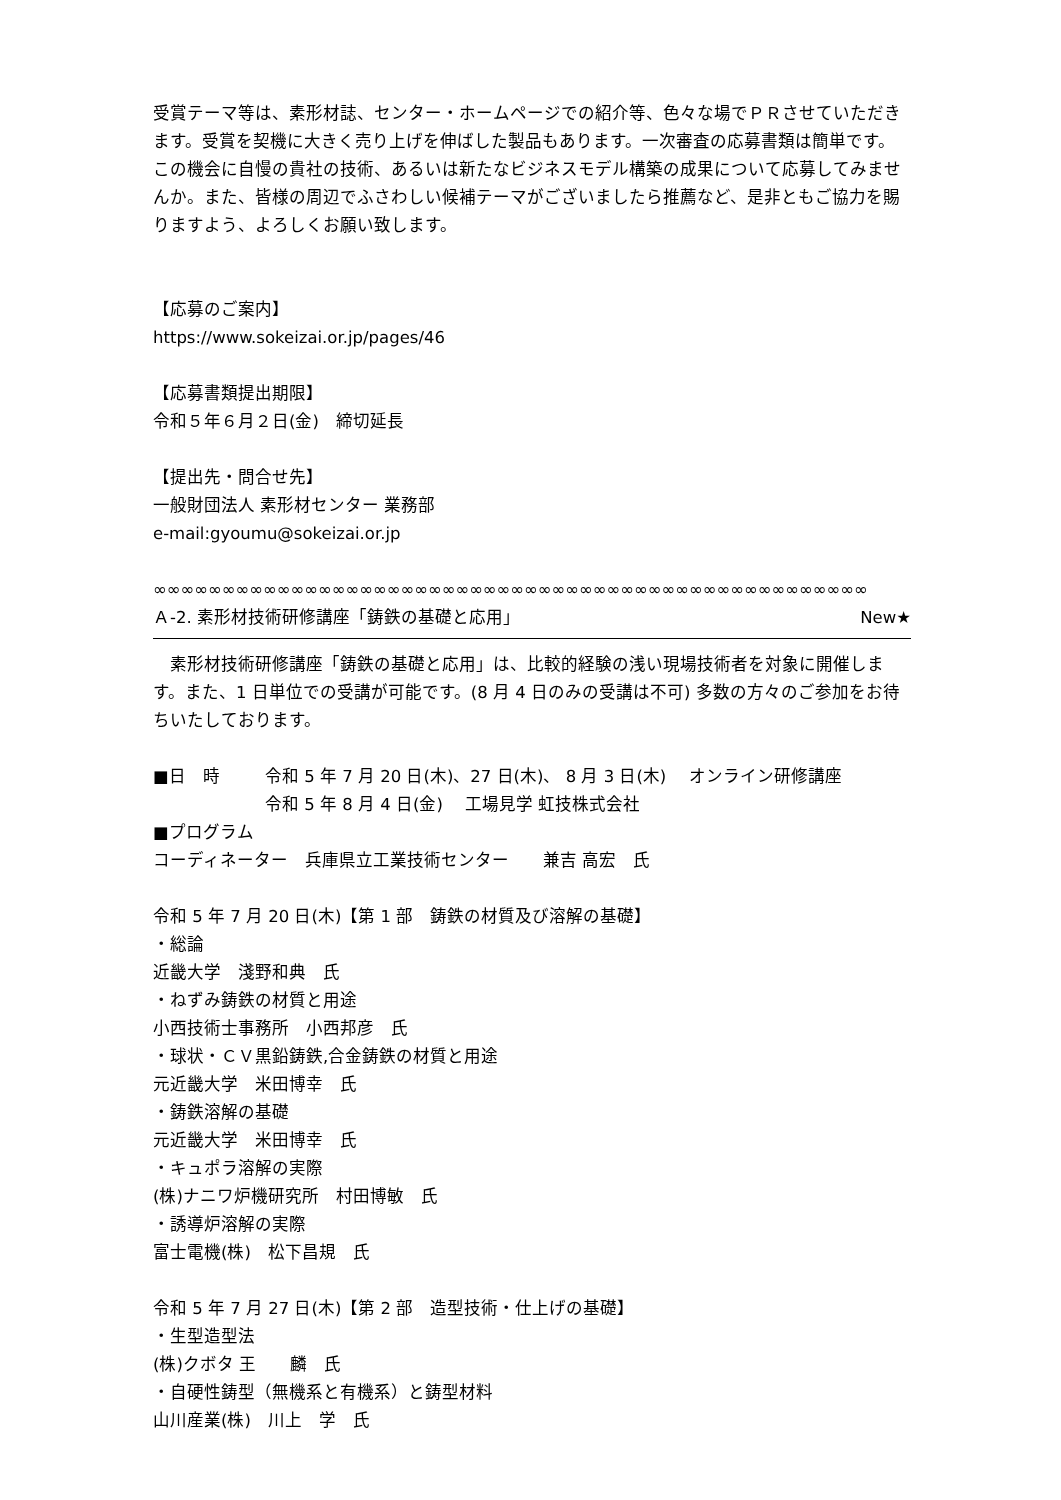受賞テーマ等は、素形材誌、センター・ホームページでの紹介等、色々な場でＰＲさせていただきます。受賞を契機に大きく売り上げを伸ばした製品もあります。一次審査の応募書類は簡単です。この機会に自慢の貴社の技術、あるいは新たなビジネスモデル構築の成果について応募してみませんか。また、皆様の周辺でふさわしい候補テーマがございましたら推薦など、是非ともご協力を賜りますよう、よろしくお願い致します。
【応募のご案内】
https://www.sokeizai.or.jp/pages/46
【応募書類提出期限】
令和５年６月２日(金)　締切延長
【提出先・問合せ先】
一般財団法人 素形材センター 業務部
e-mail:gyoumu@sokeizai.or.jp
∞∞∞∞∞∞∞∞∞∞∞∞∞∞∞∞∞∞∞∞∞∞∞∞∞∞∞∞∞∞∞∞∞∞∞∞∞∞∞∞∞∞∞∞∞∞∞∞∞∞∞∞
Ａ-2. 素形材技術研修講座「鋳鉄の基礎と応用」 New★
　素形材技術研修講座「鋳鉄の基礎と応用」は、比較的経験の浅い現場技術者を対象に開催します。また、1 日単位での受講が可能です。(8 月 4 日のみの受講は不可) 多数の方々のご参加をお待ちいたしております。
■日　時 令和 5 年 7 月 20 日(木)、27 日(木)、 8 月 3 日(木)　 オンライン研修講座
令和 5 年 8 月 4 日(金)　 工場見学 虹技株式会社
■プログラム
コーディネーター　兵庫県立工業技術センター　　兼吉 高宏　氏
令和 5 年 7 月 20 日(木)【第 1 部　鋳鉄の材質及び溶解の基礎】
・総論
近畿大学　淺野和典　氏
・ねずみ鋳鉄の材質と用途
小西技術士事務所　小西邦彦　氏
・球状・ＣＶ黒鉛鋳鉄,合金鋳鉄の材質と用途
元近畿大学　米田博幸　氏
・鋳鉄溶解の基礎
元近畿大学　米田博幸　氏
・キュポラ溶解の実際
(株)ナニワ炉機研究所　村田博敏　氏
・誘導炉溶解の実際
富士電機(株)　松下昌規　氏
令和 5 年 7 月 27 日(木)【第 2 部　造型技術・仕上げの基礎】
・生型造型法
(株)クボタ 王　　麟　氏
・自硬性鋳型（無機系と有機系）と鋳型材料
山川産業(株)　川上　学　氏